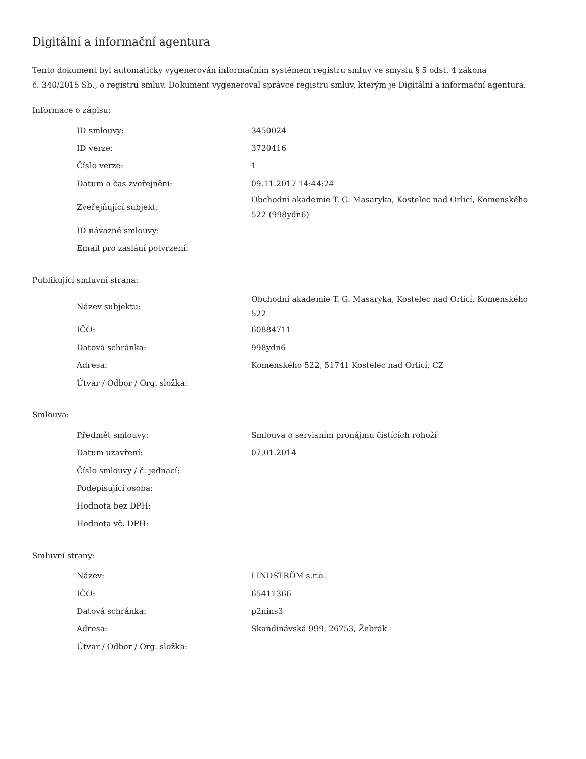Digitální a informační agentura
Tento dokument byl automaticky vygenerován informačním systémem registru smluv ve smyslu § 5 odst. 4 zákona
č. 340/2015 Sb., o registru smluv. Dokument vygeneroval správce registru smluv, kterým je Digitální a informační agentura.
Informace o zápisu:
| ID smlouvy: | 3450024 |
| ID verze: | 3720416 |
| Číslo verze: | 1 |
| Datum a čas zveřejnění: | 09.11.2017 14:44:24 |
| Zveřejňující subjekt: | Obchodní akademie T. G. Masaryka, Kostelec nad Orlicí, Komenského 522 (998ydn6) |
| ID návazné smlouvy: | |
| Email pro zaslání potvrzení: | |
Publikující smluvní strana:
| Název subjektu: | Obchodní akademie T. G. Masaryka, Kostelec nad Orlicí, Komenského 522 |
| IČO: | 60884711 |
| Datová schránka: | 998ydn6 |
| Adresa: | Komenského 522, 51741 Kostelec nad Orlicí, CZ |
| Útvar / Odbor / Org. složka: | |
Smlouva:
| Předmět smlouvy: | Smlouva o servisním pronájmu čistících rohoží |
| Datum uzavření: | 07.01.2014 |
| Číslo smlouvy / č. jednací: | |
| Podepisující osoba: | |
| Hodnota bez DPH: | |
| Hodnota vč. DPH: | |
Smluvní strany:
| Název: | LINDSTRÖM s.r.o. |
| IČO: | 65411366 |
| Datová schránka: | p2nins3 |
| Adresa: | Skandinávská 999, 26753, Žebrák |
| Útvar / Odbor / Org. složka: | |